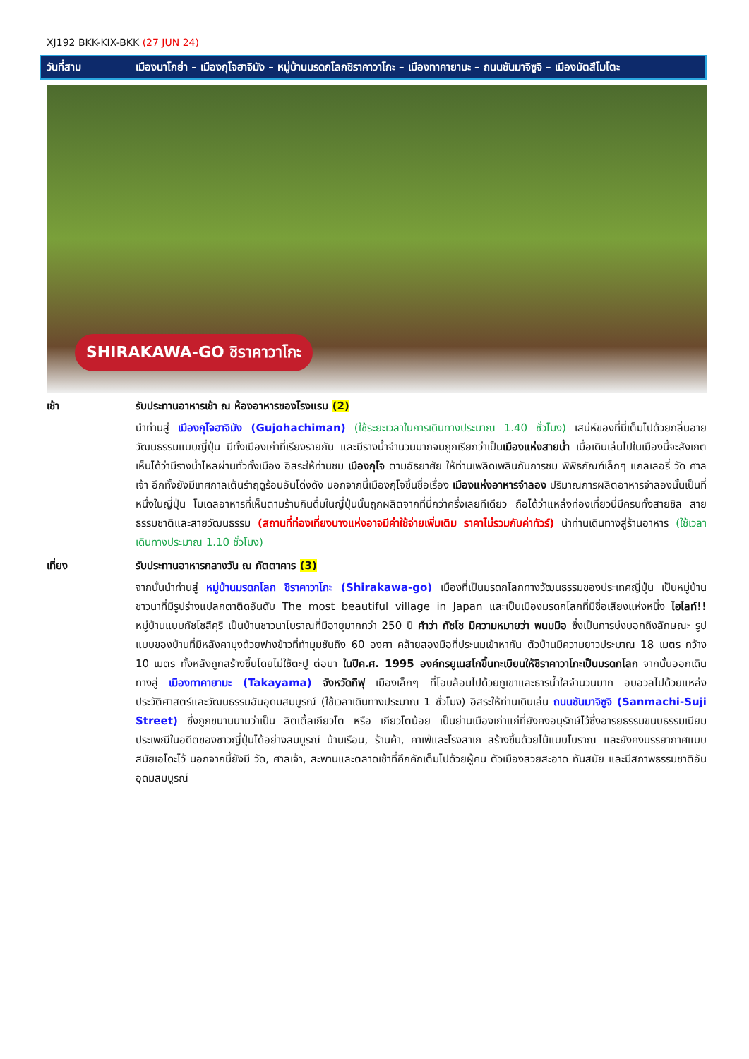XJ192 BKK-KIX-BKK (27 JUN 24)
วันที่สาม เมืองนาโกย่า – เมืองกุโจฮาจิมัง – หมู่บ้านมรดกโลกชิราคาวาโกะ – เมืองทาคายามะ – ถนนซันมาจิซูจิ – เมืองมัตสึโมโตะ
SHIRAKAWA-GO ชิราคาวาโกะ
เช้า รับประทานอาหารเช้า ณ ห้องอาหารของโรงแรม (2)
นำท่านสู่ เมืองกุโจฮาจิมัง (Gujohachiman) (ใช้ระยะเวลาในการเดินทางประมาณ 1.40 ชั่วโมง) เสน่ห์ของที่นี่เต็มไปด้วยกลิ่นอายวัฒนธรรมแบบญี่ปุ่น มีทั้งเมืองเก่าที่เรียงรายกัน และมีรางน้ำจำนวนมากจนถูกเรียกว่าเป็นเมืองแห่งสายน้ำ เมื่อเดินเล่นไปในเมืองนี้จะสังเกตเห็นได้ว่ามีรางน้ำไหลผ่านทั่วทั้งเมือง อิสระให้ท่านชม เมืองกุโจ ตามอัธยาศัย ให้ท่านเพลิดเพลินกับการชม พิพิธภัณฑ์เล็กๆ แกลเลอรี่ วัด ศาลเจ้า อีกทั้งยังมีเทศกาลเต้นรำฤดูร้อนอันโด่งดัง นอกจากนี้เมืองกุโจขึ้นชื่อเรื่อง เมืองแห่งอาหารจำลอง ปริมาณการผลิตอาหารจำลองนั้นเป็นที่หนึ่งในญี่ปุ่น โมเดลอาหารที่เห็นตามร้านกินดื่มในญี่ปุ่นนั้นถูกผลิตจากที่นี่กว่าครึ่งเลยทีเดียว ถือได้ว่าแหล่งท่องเที่ยวนี่มีครบทั้งสายชิล สายธรรมชาติและสายวัฒนธรรม (สถานที่ท่องเที่ยงบางแห่งอาจมีค่าใช้จ่ายเพิ่มเติม ราคาไม่รวมกับค่าทัวร์) นำท่านเดินทางสู่ร้านอาหาร (ใช้เวลาเดินทางประมาณ 1.10 ชั่วโมง)
เที่ยง รับประทานอาหารกลางวัน ณ ภัตตาคาร (3)
จากนั้นนำท่านสู่ หมู่บ้านมรดกโลก ชิราคาวาโกะ (Shirakawa-go) เมืองที่เป็นมรดกโลกทางวัฒนธรรมของประเทศญี่ปุ่น เป็นหมู่บ้านชาวนาที่มีรูปร่างแปลกตาติดอันดับ The most beautiful village in Japan และเป็นเมืองมรดกโลกที่มีชื่อเสียงแห่งหนึ่ง ไฮไลท์!! หมู่บ้านแบบกัชโชสึคุริ เป็นบ้านชาวนาโบราณที่มีอายุมากกว่า 250 ปี คำว่า กัชโช มีความหมายว่า พนมมือ ซึ่งเป็นการบ่งบอกถึงลักษณะ รูปแบบของบ้านที่มีหลังคามุงด้วยฟางข้าวที่ทำมุมชันถึง 60 องศา คล้ายสองมือที่ประนมเข้าหากัน ตัวบ้านมีความยาวประมาณ 18 เมตร กว้าง 10 เมตร ทั้งหลังถูกสร้างขึ้นโดยไม่ใช้ตะปู ต่อมา ในปีค.ศ. 1995 องค์กรยูเนสโกขึ้นทะเบียนให้ชิราคาวาโกะเป็นมรดกโลก จากนั้นออกเดินทางสู่ เมืองทาคายามะ (Takayama) จังหวัดกิฟุ เมืองเล็กๆ ที่โอบล้อมไปด้วยภูเขาและธารน้ำใสจำนวนมาก อบอวลไปด้วยแหล่งประวัติศาสตร์และวัฒนธรรมอันอุดมสมบูรณ์ (ใช้เวลาเดินทางประมาณ 1 ชั่วโมง) อิสระให้ท่านเดินเล่น ถนนซันมาจิซูจิ (Sanmachi-Suji Street) ซึ่งถูกขนานนามว่าเป็น ลิตเติ้ลเกียวโต หรือ เกียวโตน้อย เป็นย่านเมืองเก่าแก่ที่ยังคงอนุรักษ์ไว้ซึ่งอารยธรรมขนบธรรมเนียมประเพณีในอดีตของชาวญี่ปุ่นได้อย่างสมบูรณ์ บ้านเรือน, ร้านค้า, คาเฟ่และโรงสาเก สร้างขึ้นด้วยไม้แบบโบราณ และยังคงบรรยากาศแบบสมัยเอโดะไว้ นอกจากนี้ยังมี วัด, ศาลเจ้า, สะพานและตลาดเช้าที่คึกคักเต็มไปด้วยผู้คน ตัวเมืองสวยสะอาด ทันสมัย และมีสภาพธรรมชาติอันอุดมสมบูรณ์